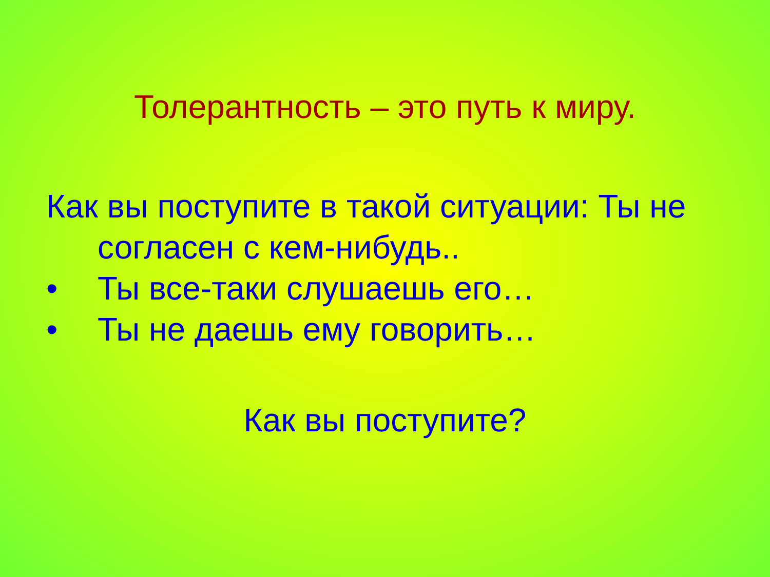Толерантность – это путь к миру.
Как вы поступите в такой ситуации: Ты не
согласен с кем-нибудь..
• Ты все-таки слушаешь его…
• Ты не даешь ему говорить…
Как вы поступите?